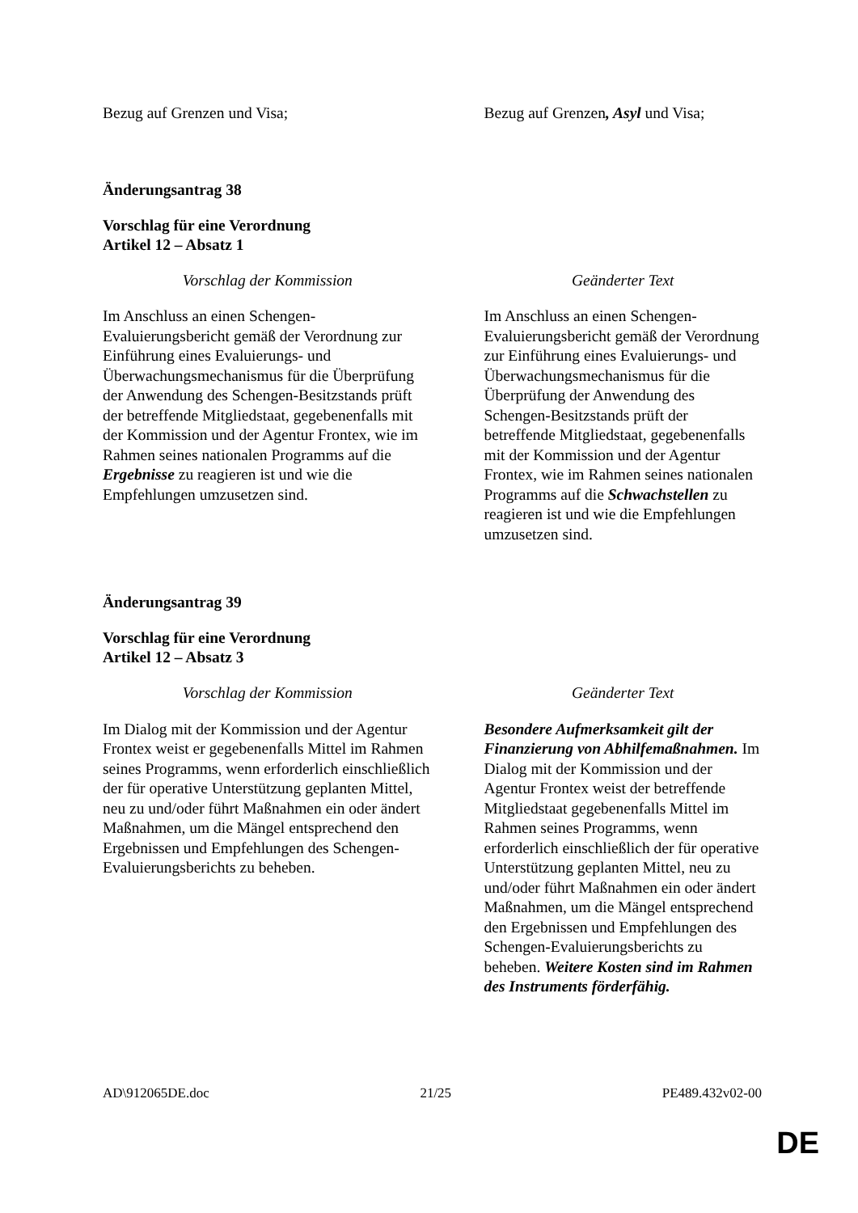| Bezug auf Grenzen und Visa; | Bezug auf Grenzen , Asyl und Visa; |
Änderungsantrag 38
Vorschlag für eine Verordnung
Artikel 12 – Absatz 1
| Vorschlag der Kommission | Geänderter Text |
| Im Anschluss an einen Schengen-Evaluierungsbericht gemäß der Verordnung zur Einführung eines Evaluierungs- und Überwachungsmechanismus für die Überprüfung der Anwendung des Schengen-Besitzstands prüft der betreffende Mitgliedstaat, gegebenenfalls mit der Kommission und der Agentur Frontex, wie im Rahmen seines nationalen Programms auf die Ergebnisse zu reagieren ist und wie die Empfehlungen umzusetzen sind. | Im Anschluss an einen Schengen-Evaluierungsbericht gemäß der Verordnung zur Einführung eines Evaluierungs- und Überwachungsmechanismus für die Überprüfung der Anwendung des Schengen-Besitzstands prüft der betreffende Mitgliedstaat, gegebenenfalls mit der Kommission und der Agentur Frontex, wie im Rahmen seines nationalen Programms auf die Schwachstellen zu reagieren ist und wie die Empfehlungen umzusetzen sind. |
Änderungsantrag 39
Vorschlag für eine Verordnung
Artikel 12 – Absatz 3
| Vorschlag der Kommission | Geänderter Text |
| Im Dialog mit der Kommission und der Agentur Frontex weist er gegebenenfalls Mittel im Rahmen seines Programms, wenn erforderlich einschließlich der für operative Unterstützung geplanten Mittel, neu zu und/oder führt Maßnahmen ein oder ändert Maßnahmen, um die Mängel entsprechend den Ergebnissen und Empfehlungen des Schengen-Evaluierungsberichts zu beheben. | Besondere Aufmerksamkeit gilt der Finanzierung von Abhilfemaßnahmen. Im Dialog mit der Kommission und der Agentur Frontex weist der betreffende Mitgliedstaat gegebenenfalls Mittel im Rahmen seines Programms, wenn erforderlich einschließlich der für operative Unterstützung geplanten Mittel, neu zu und/oder führt Maßnahmen ein oder ändert Maßnahmen, um die Mängel entsprechend den Ergebnissen und Empfehlungen des Schengen-Evaluierungsberichts zu beheben. Weitere Kosten sind im Rahmen des Instruments förderfähig. |
AD\912065DE.doc 21/25 PE489.432v02-00
DE